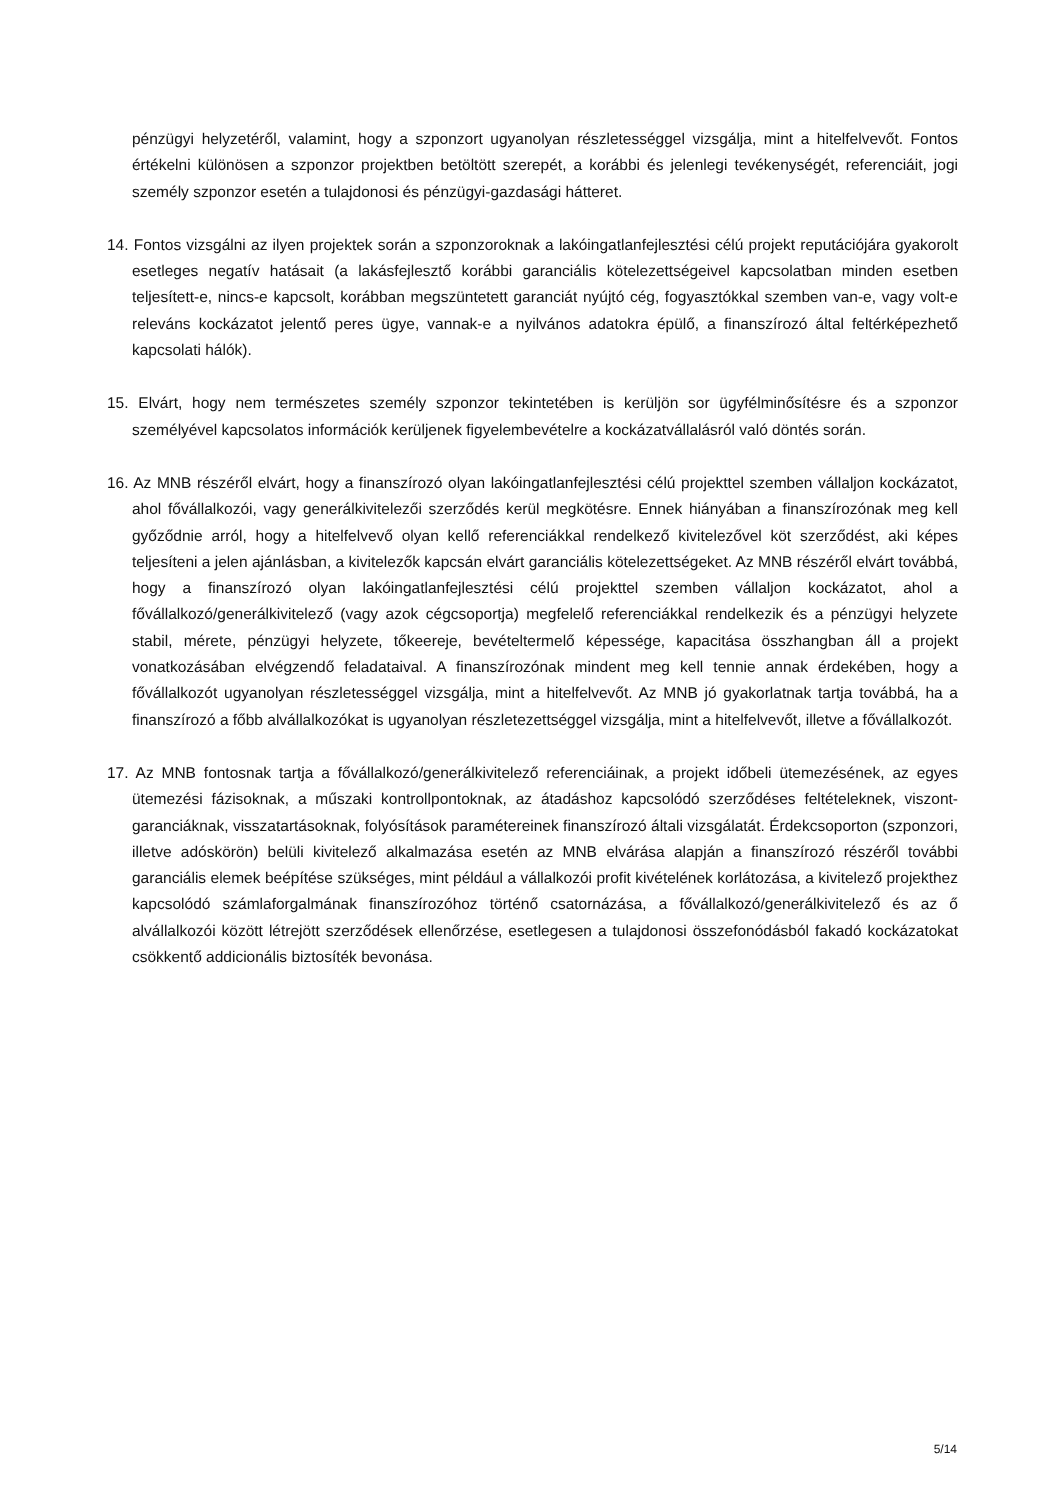pénzügyi helyzetéről, valamint, hogy a szponzort ugyanolyan részletességgel vizsgálja, mint a hitelfelvevőt. Fontos értékelni különösen a szponzor projektben betöltött szerepét, a korábbi és jelenlegi tevékenységét, referenciáit, jogi személy szponzor esetén a tulajdonosi és pénzügyi-gazdasági hátteret.
14. Fontos vizsgálni az ilyen projektek során a szponzoroknak a lakóingatlanfejlesztési célú projekt reputációjára gyakorolt esetleges negatív hatásait (a lakásfejlesztő korábbi garanciális kötelezettségeivel kapcsolatban minden esetben teljesített-e, nincs-e kapcsolt, korábban megszüntetett garanciát nyújtó cég, fogyasztókkal szemben van-e, vagy volt-e releváns kockázatot jelentő peres ügye, vannak-e a nyilvános adatokra épülő, a finanszírozó által feltérképezhető kapcsolati hálók).
15. Elvárt, hogy nem természetes személy szponzor tekintetében is kerüljön sor ügyfélminősítésre és a szponzor személyével kapcsolatos információk kerüljenek figyelembevételre a kockázatvállalásról való döntés során.
16. Az MNB részéről elvárt, hogy a finanszírozó olyan lakóingatlanfejlesztési célú projekttel szemben vállaljon kockázatot, ahol fővállalkozói, vagy generálkivitelezői szerződés kerül megkötésre. Ennek hiányában a finanszírozónak meg kell győződnie arról, hogy a hitelfelvevő olyan kellő referenciákkal rendelkező kivitelezővel köt szerződést, aki képes teljesíteni a jelen ajánlásban, a kivitelezők kapcsán elvárt garanciális kötelezettségeket. Az MNB részéről elvárt továbbá, hogy a finanszírozó olyan lakóingatlanfejlesztési célú projekttel szemben vállaljon kockázatot, ahol a fővállalkozó/generálkivitelező (vagy azok cégcsoportja) megfelelő referenciákkal rendelkezik és a pénzügyi helyzete stabil, mérete, pénzügyi helyzete, tőkeereje, bevételtermelő képessége, kapacitása összhangban áll a projekt vonatkozásában elvégzendő feladataival. A finanszírozónak mindent meg kell tennie annak érdekében, hogy a fővállalkozót ugyanolyan részletességgel vizsgálja, mint a hitelfelvevőt. Az MNB jó gyakorlatnak tartja továbbá, ha a finanszírozó a főbb alvállalkozókat is ugyanolyan részletezettséggel vizsgálja, mint a hitelfelvevőt, illetve a fővállalkozót.
17. Az MNB fontosnak tartja a fővállalkozó/generálkivitelező referenciáinak, a projekt időbeli ütemezésének, az egyes ütemezési fázisoknak, a műszaki kontrollpontoknak, az átadáshoz kapcsolódó szerződéses feltételeknek, viszont-garanciáknak, visszatartásoknak, folyósítások paramétereinek finanszírozó általi vizsgálatát. Érdekcsoporton (szponzori, illetve adóskörön) belüli kivitelező alkalmazása esetén az MNB elvárása alapján a finanszírozó részéről további garanciális elemek beépítése szükséges, mint például a vállalkozói profit kivételének korlátozása, a kivitelező projekthez kapcsolódó számlaforgalmának finanszírozóhoz történő csatornázása, a fővállalkozó/generálkivitelező és az ő alvállalkozói között létrejött szerződések ellenőrzése, esetlegesen a tulajdonosi összefonódásból fakadó kockázatokat csökkentő addicionális biztosíték bevonása.
5/14